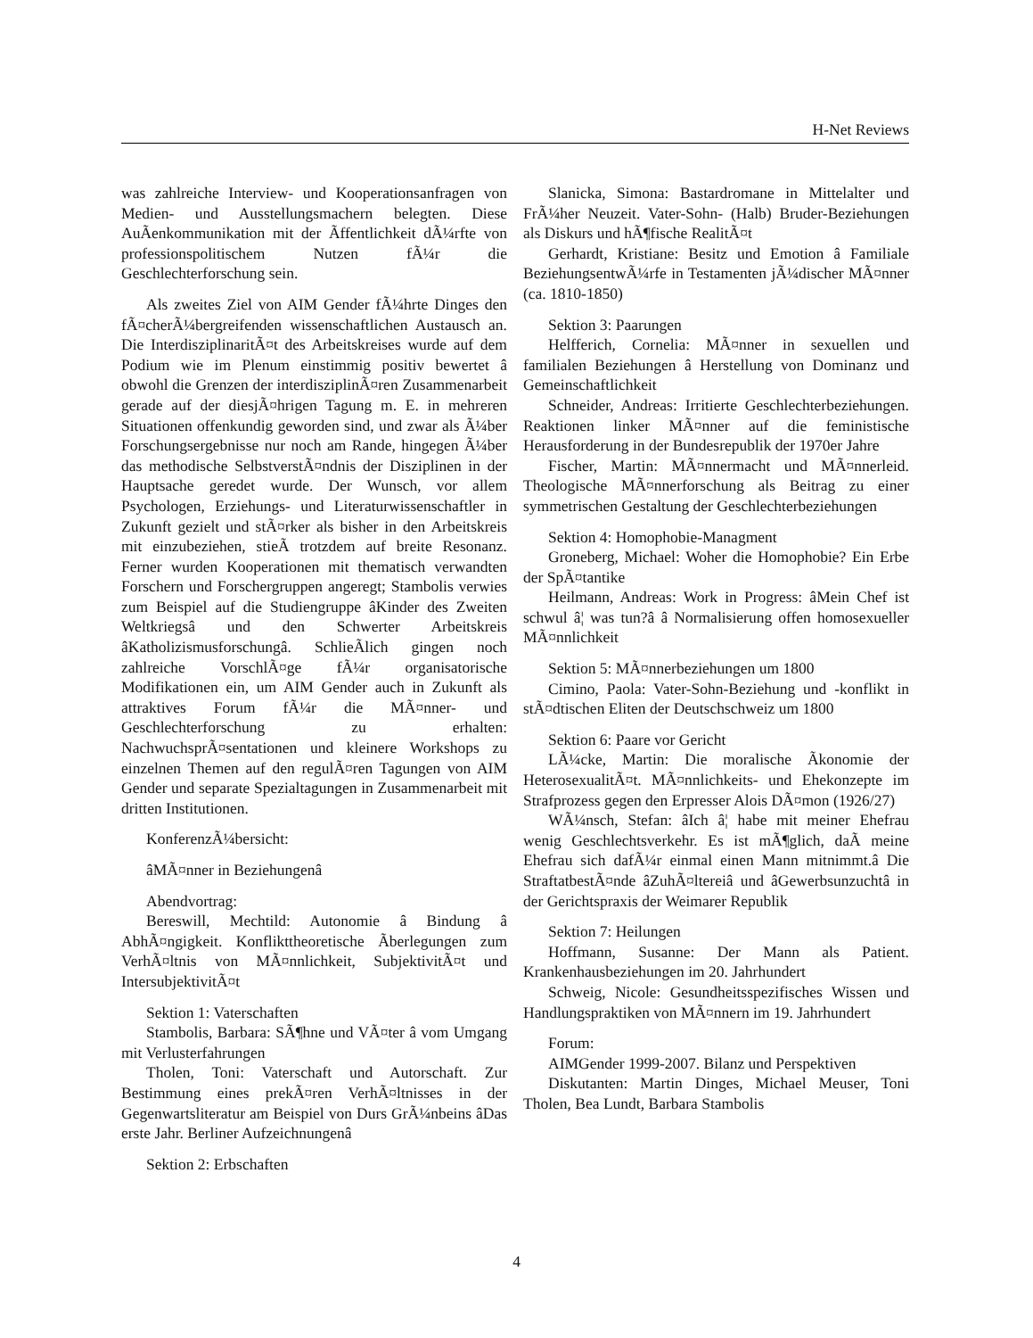H-Net Reviews
was zahlreiche Interview- und Kooperationsanfragen von Medien- und Ausstellungsmachern belegten. Diese AuÃenkommunikation mit der Ãffentlichkeit dÃ¼rfte von professionspolitischem Nutzen fÃ¼r die Geschlechterforschung sein.
Als zweites Ziel von AIM Gender fÃ¼hrte Dinges den fÃ¤cherÃ¼bergreifenden wissenschaftlichen Austausch an. Die InterdisziplinaritÃ¤t des Arbeitskreises wurde auf dem Podium wie im Plenum einstimmig positiv bewertet â obwohl die Grenzen der interdisziplinÃ¤ren Zusammenarbeit gerade auf der diesjÃ¤hrigen Tagung m. E. in mehreren Situationen offenkundig geworden sind, und zwar als Ã¼ber Forschungsergebnisse nur noch am Rande, hingegen Ã¼ber das methodische SelbstverstÃ¤ndnis der Disziplinen in der Hauptsache geredet wurde. Der Wunsch, vor allem Psychologen, Erziehungs- und Literaturwissenschaftler in Zukunft gezielt und stÃ¤rker als bisher in den Arbeitskreis mit einzubeziehen, stieÃ trotzdem auf breite Resonanz. Ferner wurden Kooperationen mit thematisch verwandten Forschern und Forschergruppen angeregt; Stambolis verwies zum Beispiel auf die Studiengruppe âKinder des Zweiten Weltkriegsâ und den Schwerter Arbeitskreis âKatholizismusforschungâ. SchlieÃlich gingen noch zahlreiche VorschlÃ¤ge fÃ¼r organisatorische Modifikationen ein, um AIM Gender auch in Zukunft als attraktives Forum fÃ¼r die MÃ¤nner- und Geschlechterforschung zu erhalten: NachwuchsprÃ¤sentationen und kleinere Workshops zu einzelnen Themen auf den regulÃ¤ren Tagungen von AIM Gender und separate Spezialtagungen in Zusammenarbeit mit dritten Institutionen.
KonferenzÃ¼bersicht:
âMÃ¤nner in Beziehungenâ
Abendvortrag:
Bereswill, Mechtild: Autonomie â Bindung â AbhÃ¤ngigkeit. Konflikttheoretische Ãberlegungen zum VerhÃ¤ltnis von MÃ¤nnlichkeit, SubjektivitÃ¤t und IntersubjektivitÃ¤t
Sektion 1: Vaterschaften
Stambolis, Barbara: SÃ¶hne und VÃ¤ter â vom Umgang mit Verlusterfahrungen
Tholen, Toni: Vaterschaft und Autorschaft. Zur Bestimmung eines prekÃ¤ren VerhÃ¤ltnisses in der Gegenwartsliteratur am Beispiel von Durs GrÃ¼nbeins âDas erste Jahr. Berliner Aufzeichnungenâ
Sektion 2: Erbschaften
Slanicka, Simona: Bastardromane in Mittelalter und FrÃ¼her Neuzeit. Vater-Sohn- (Halb) Bruder-Beziehungen als Diskurs und hÃ¶fische RealitÃ¤t
Gerhardt, Kristiane: Besitz und Emotion â Familiale BeziehungsentwÃ¼rfe in Testamenten jÃ¼discher MÃ¤nner (ca. 1810-1850)
Sektion 3: Paarungen
Helfferich, Cornelia: MÃ¤nner in sexuellen und familialen Beziehungen â Herstellung von Dominanz und Gemeinschaftlichkeit
Schneider, Andreas: Irritierte Geschlechterbeziehungen. Reaktionen linker MÃ¤nner auf die feministische Herausforderung in der Bundesrepublik der 1970er Jahre
Fischer, Martin: MÃ¤nnermacht und MÃ¤nnerleid. Theologische MÃ¤nnerforschung als Beitrag zu einer symmetrischen Gestaltung der Geschlechterbeziehungen
Sektion 4: Homophobie-Managment
Groneberg, Michael: Woher die Homophobie? Ein Erbe der SpÃ¤tantike
Heilmann, Andreas: Work in Progress: âMein Chef ist schwul â¦ was tun?â â Normalisierung offen homosexueller MÃ¤nnlichkeit
Sektion 5: MÃ¤nnerbeziehungen um 1800
Cimino, Paola: Vater-Sohn-Beziehung und -konflikt in stÃ¤dtischen Eliten der Deutschschweiz um 1800
Sektion 6: Paare vor Gericht
LÃ¼cke, Martin: Die moralische Ãkonomie der HeterosexualitÃ¤t. MÃ¤nnlichkeits- und Ehekonzepte im Strafprozess gegen den Erpresser Alois DÃ¤mon (1926/27)
WÃ¼nsch, Stefan: âIch â¦ habe mit meiner Ehefrau wenig Geschlechtsverkehr. Es ist mÃ¶glich, daÃ meine Ehefrau sich dafÃ¼r einmal einen Mann mitnimmt.â Die StraftatbestÃ¤nde âZuhÃ¤ltereiâ und âGewerbsunzuchtâ in der Gerichtspraxis der Weimarer Republik
Sektion 7: Heilungen
Hoffmann, Susanne: Der Mann als Patient. Krankenhausbeziehungen im 20. Jahrhundert
Schweig, Nicole: Gesundheitsspezifisches Wissen und Handlungspraktiken von MÃ¤nnern im 19. Jahrhundert
Forum:
AIMGender 1999-2007. Bilanz und Perspektiven
Diskutanten: Martin Dinges, Michael Meuser, Toni Tholen, Bea Lundt, Barbara Stambolis
4